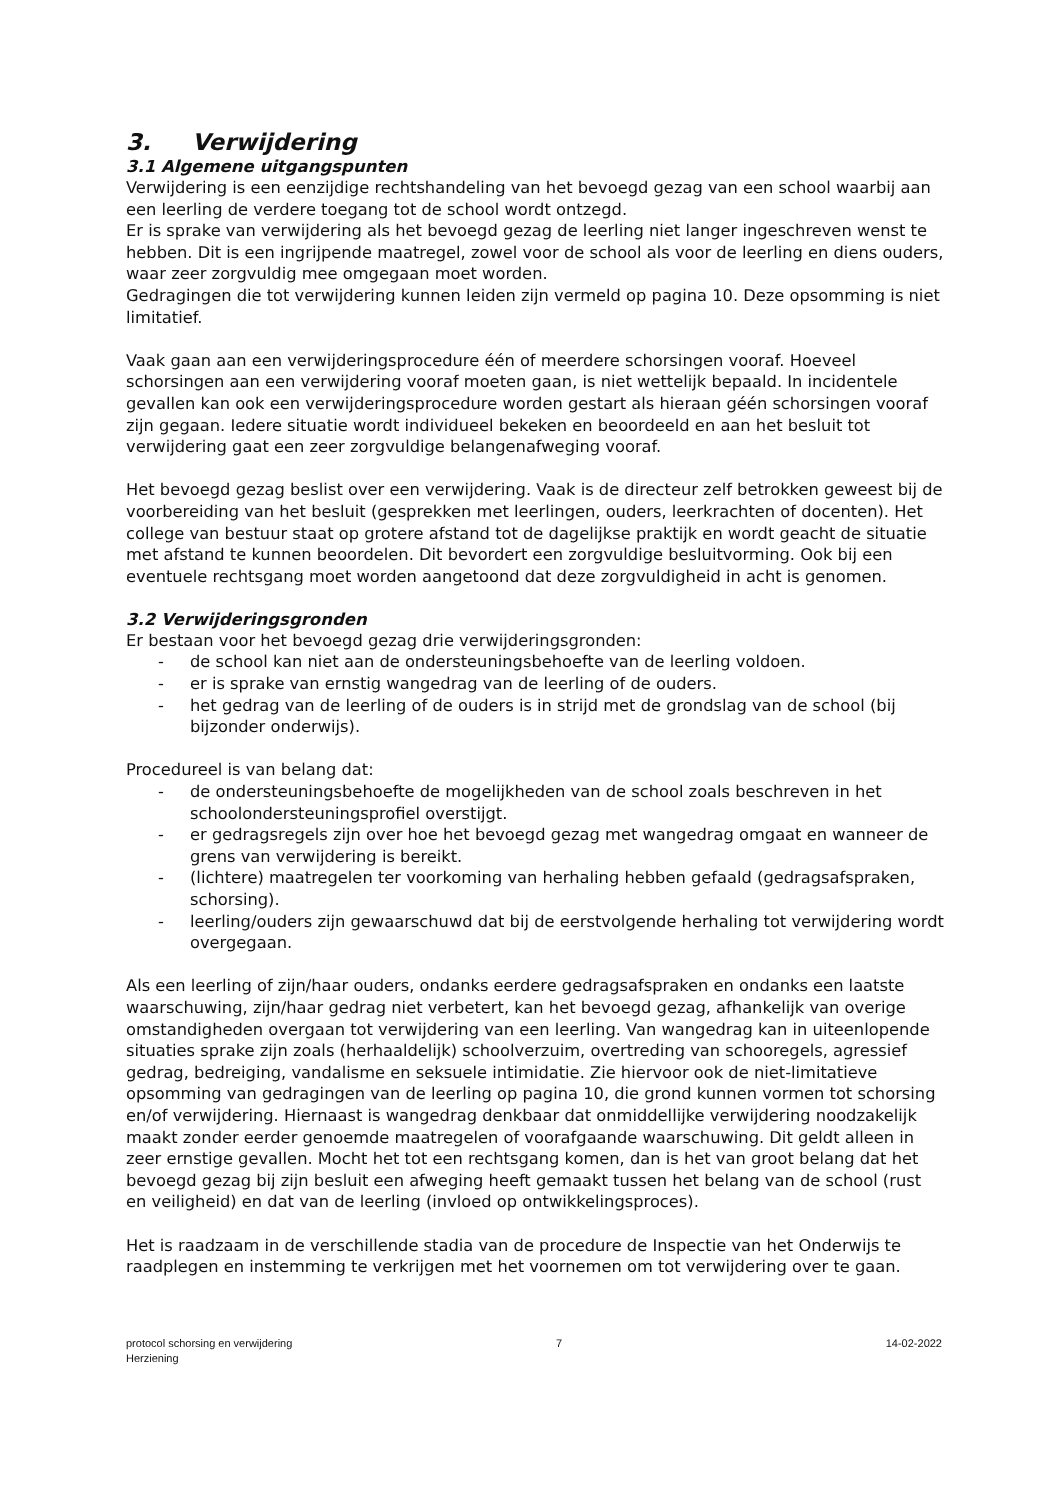3. Verwijdering
3.1 Algemene uitgangspunten
Verwijdering is een eenzijdige rechtshandeling van het bevoegd gezag van een school waarbij aan een leerling de verdere toegang tot de school wordt ontzegd.
Er is sprake van verwijdering als het bevoegd gezag de leerling niet langer ingeschreven wenst te hebben. Dit is een ingrijpende maatregel, zowel voor de school als voor de leerling en diens ouders, waar zeer zorgvuldig mee omgegaan moet worden.
Gedragingen die tot verwijdering kunnen leiden zijn vermeld op pagina 10. Deze opsomming is niet limitatief.
Vaak gaan aan een verwijderingsprocedure één of meerdere schorsingen vooraf. Hoeveel schorsingen aan een verwijdering vooraf moeten gaan, is niet wettelijk bepaald. In incidentele gevallen kan ook een verwijderingsprocedure worden gestart als hieraan géén schorsingen vooraf zijn gegaan. Iedere situatie wordt individueel bekeken en beoordeeld en aan het besluit tot verwijdering gaat een zeer zorgvuldige belangenafweging vooraf.
Het bevoegd gezag beslist over een verwijdering. Vaak is de directeur zelf betrokken geweest bij de voorbereiding van het besluit (gesprekken met leerlingen, ouders, leerkrachten of docenten). Het college van bestuur staat op grotere afstand tot de dagelijkse praktijk en wordt geacht de situatie met afstand te kunnen beoordelen. Dit bevordert een zorgvuldige besluitvorming. Ook bij een eventuele rechtsgang moet worden aangetoond dat deze zorgvuldigheid in acht is genomen.
3.2 Verwijderingsgronden
Er bestaan voor het bevoegd gezag drie verwijderingsgronden:
- de school kan niet aan de ondersteuningsbehoefte van de leerling voldoen.
- er is sprake van ernstig wangedrag van de leerling of de ouders.
- het gedrag van de leerling of de ouders is in strijd met de grondslag van de school (bij bijzonder onderwijs).
Procedureel is van belang dat:
- de ondersteuningsbehoefte de mogelijkheden van de school zoals beschreven in het schoolondersteuningsprofiel overstijgt.
- er gedragsregels zijn over hoe het bevoegd gezag met wangedrag omgaat en wanneer de grens van verwijdering is bereikt.
- (lichtere) maatregelen ter voorkoming van herhaling hebben gefaald (gedragsafspraken, schorsing).
- leerling/ouders zijn gewaarschuwd dat bij de eerstvolgende herhaling tot verwijdering wordt overgegaan.
Als een leerling of zijn/haar ouders, ondanks eerdere gedragsafspraken en ondanks een laatste waarschuwing, zijn/haar gedrag niet verbetert, kan het bevoegd gezag, afhankelijk van overige omstandigheden overgaan tot verwijdering van een leerling. Van wangedrag kan in uiteenlopende situaties sprake zijn zoals (herhaaldelijk) schoolverzuim, overtreding van schooregels, agressief gedrag, bedreiging, vandalisme en seksuele intimidatie. Zie hiervoor ook de niet-limitatieve opsomming van gedragingen van de leerling op pagina 10, die grond kunnen vormen tot schorsing en/of verwijdering. Hiernaast is wangedrag denkbaar dat onmiddellijke verwijdering noodzakelijk maakt zonder eerder genoemde maatregelen of voorafgaande waarschuwing. Dit geldt alleen in zeer ernstige gevallen. Mocht het tot een rechtsgang komen, dan is het van groot belang dat het bevoegd gezag bij zijn besluit een afweging heeft gemaakt tussen het belang van de school (rust en veiligheid) en dat van de leerling (invloed op ontwikkelingsproces).
Het is raadzaam in de verschillende stadia van de procedure de Inspectie van het Onderwijs te raadplegen en instemming te verkrijgen met het voornemen om tot verwijdering over te gaan.
protocol schorsing en verwijdering
Herziening
7 14-02-2022